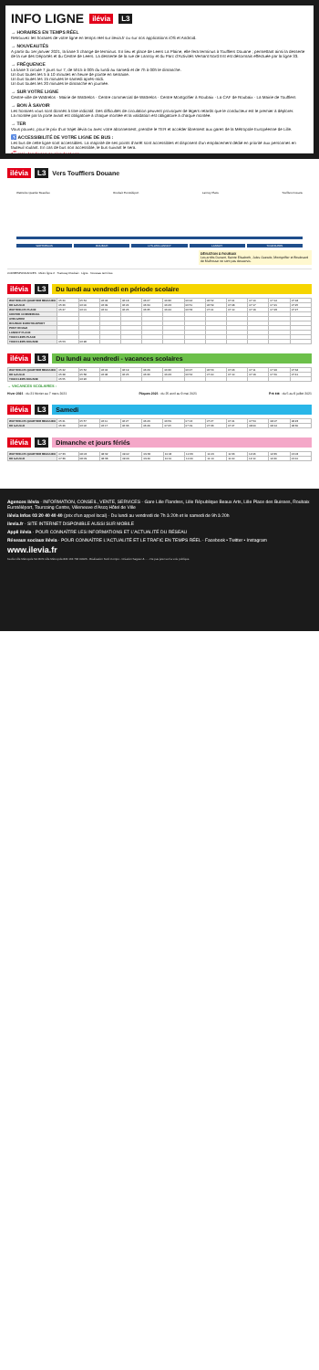INFO LIGNE ilévia L3
→ HORAIRES EN TEMPS RÉEL
Retrouvez les horaires de votre ligne en temps réel sur ilevia.fr ou sur nos applications iOS et Android.
→ NOUVEAUTÉS
A partir du 1er janvier 2021, la liane 3 change de terminus. En lieu et place de Leers La Plaine, elle fera terminus à Toufflers Douane ; permettant ainsi la desserte de la rue des Déportés et du Centre de Leers. La desserte de la rue de Lannoy et du Parc d'Activités Versant Nord Est est désormais effectuée par la ligne 33.
→ FRÉQUENCE
La liane 3 circule 7 jours sur 7, de 5h15 à 00h du lundi au samedi et de 7h à 00h le dimanche.
Un bus toutes les 5 à 10 minutes en heure de pointe en semaine.
Un bus toutes les 15 minutes le samedi après-midi.
Un bus toutes les 20 minutes le dimanche en journée.
→ SUR VOTRE LIGNE
Centre-ville de Wattrelos · Mairie de Wattrelos · Centre commercial de Wattrelos · Centre Montgolfier à Roubaix · La CAF de Roubaix · La Mairie de Toufflers
→ BON À SAVOIR
Les horaires vous sont donnés à titre indicatif. Des difficultés de circulation peuvent provoquer de légers retards que le conducteur est le premier à déplorer.
La montée par la porte avant est obligatoire à chaque montée et la validation est obligatoire à chaque montée.
→ TER
Vous pouvez, pour le prix d'un trajet ilévia ou avec votre abonnement, prendre le TER et accéder librement aux gares de la Métropole Européenne de Lille.
♿ ACCESSIBILITÉ DE VOTRE LIGNE DE BUS :
Les bus de cette ligne sont accessibles. La majorité de ses points d'arrêt sont accessibles et disposent d'un emplacement dédié en priorité aux personnes en fauteuil roulant. En cas de bus non accessible, le bus suivant le sera.
1<sup>er</sup> mai : les lignes ne circulent pas
ilévia L3 Vers Toufflers Douane
Wattrelos Quartier Beaulieu Roubaix Eurotéléport Lannoy Place Toufflers Douane
WATTRELOS ROUBAIX LYS-LEZ-LANNOY LANNOY TOUFFLERS
DÉVIATION À ROUBAIX
Les arrêts Dunant, Sainte Elisabeth, Jules Guesde, Montgolfier et Boulevard de Mulhouse ne sont pas desservis.
CORRESPONDANCES · Métro ligne 2 · Tramway Roubaix · Ligne · Nouveau terminus
ilévia L3 Du lundi au vendredi en période scolaire
| WATTRELOS QUARTIER BEAULIEU | 05:20 | 05:54 | 06:03 | 06:18 | 06:27 | 06:36 | 06:44 | 06:52 | 07:01 | 07:10 | 07:14 | 07:18 |
| DE GAULLE | 05:26 | 06:00 | 06:09 | 06:24 | 06:34 | 06:43 | 06:51 | 06:59 | 07:08 | 07:17 | 07:21 | 07:25 |
| WATTRELOS PLACE | 05:27 | 06:01 | 06:10 | 06:26 | 06:35 | 06:44 | 06:53 | 07:01 | 07:10 | 07:19 | 07:23 | 07:27 |
| CENTRE COMMERCIAL | | | | | | | | | | | | |
| AVELGHEM | | | | | | | | | | | | |
| ROUBAIX EUROTELEPORT | | | | | | | | | | | | |
| PONT ROUGE | | | | | | | | | | | | |
| LANNOY PLACE | | | | | | | | | | | | |
| TOUFFLERS PLACE | | | | | | | | | | | | |
| TOUFFLERS DOUANE | 05:53 | 06:28 | | | | | | | | | | |
ilévia L3 Du lundi au vendredi - vacances scolaires
| WATTRELOS QUARTIER BEAULIEU | 05:22 | 05:52 | 06:02 | 06:19 | 06:29 | 06:36 | 06:47 | 06:53 | 07:03 | 07:11 | 07:24 | 07:34 |
| DE GAULLE | 05:28 | 05:58 | 06:08 | 06:26 | 06:36 | 06:43 | 06:54 | 07:00 | 07:10 | 07:19 | 07:31 | 07:41 |
| TOUFFLERS DOUANE | 05:55 | 06:26 | | | | | | | | | | |
→ VACANCES SCOLAIRES :
Hiver 2021 : du 21 février au 7 mars 2021 Pâques 2021 : du 25 avril au 9 mai 2021 Pré été : du 5 au 9 juillet 2021
ilévia L3 Samedi
| WATTRELOS QUARTIER BEAULIEU | 05:21 | 05:57 | 06:11 | 06:27 | 06:43 | 06:59 | 07:13 | 07:27 | 07:41 | 07:54 | 08:07 | 08:23 |
| DE GAULLE | 05:26 | 06:02 | 06:17 | 06:33 | 06:49 | 07:05 | 07:19 | 07:33 | 07:47 | 08:00 | 08:14 | 08:30 |
ilévia L3 Dimanche et jours fériés
| WATTRELOS QUARTIER BEAULIEU | 07:33 | 08:03 | 08:32 | 09:02 | 09:33 | 10:03 | 10:33 | 11:03 | 11:33 | 12:03 | 12:33 | 13:03 |
| DE GAULLE | 07:39 | 08:09 | 08:38 | 09:09 | 09:40 | 10:10 | 10:40 | 11:10 | 11:40 | 12:10 | 12:40 | 13:10 |
Agences ilévia · INFORMATION, CONSEIL, VENTE, SERVICES · Gare Lille Flandres, Lille République Beaux Arts, Lille Place des Buisses, Roubaix Eurotéléport, Tourcoing Centre, Villeneuve d'Ascq Hôtel de Ville
ilévia Infos 03 20 40 40 40 (prix d'un appel local) · Du lundi au vendredi de 7h à 20h et le samedi de 9h à 20h
ilevia.fr · SITE INTERNET DISPONIBLE AUSSI SUR MOBILE
Appli ilévia · POUR CONNAÎTRE LES INFORMATIONS ET L'ACTUALITÉ DU RÉSEAU
Réseaux sociaux ilévia · POUR CONNAÎTRE L'ACTUALITÉ ET LE TRAFIC EN TEMPS RÉEL · Facebook • Twitter • Instagram
www.ilevia.fr
Keolis Lille Métropole SA RCS Lille Métropole 824 164 792 00023 - Réalisation Nord Compo - Création Saguez & ... - Ne pas jeter sur la voie publique.